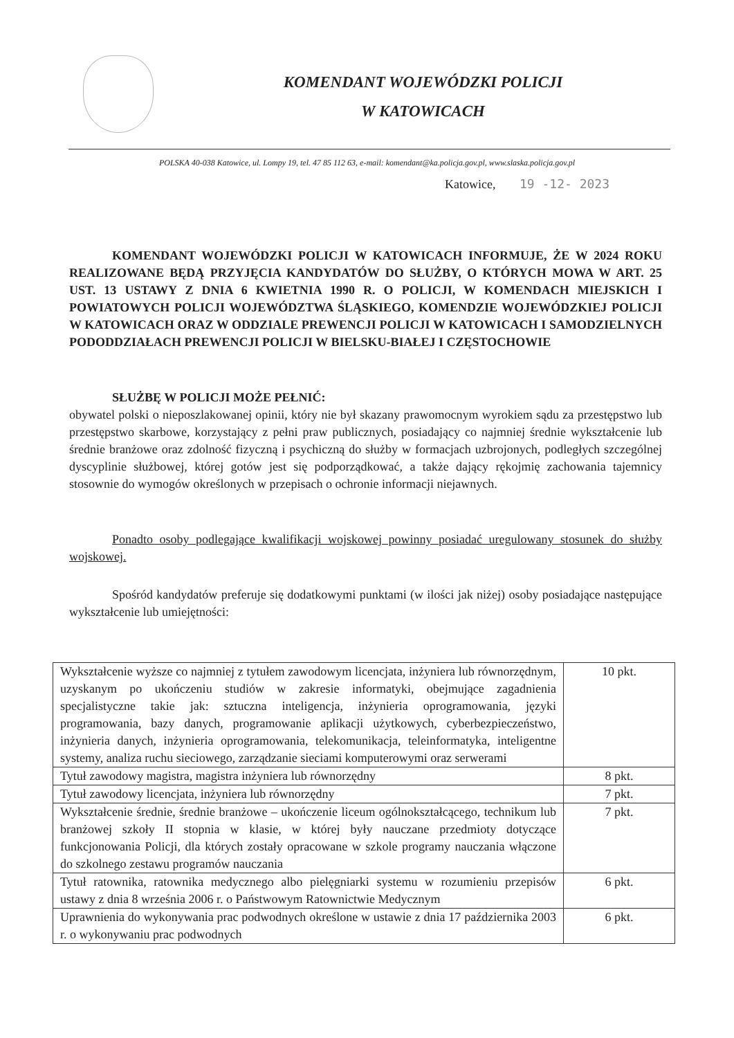KOMENDANT WOJEWÓDZKI POLICJI
W KATOWICACH
POLSKA 40-038 Katowice, ul. Lompy 19, tel. 47 85 112 63, e-mail: komendant@ka.policja.gov.pl, www.slaska.policja.gov.pl
Katowice, 19 -12- 2023
KOMENDANT WOJEWÓDZKI POLICJI W KATOWICACH INFORMUJE, ŻE W 2024 ROKU REALIZOWANE BĘDĄ PRZYJĘCIA KANDYDATÓW DO SŁUŻBY, O KTÓRYCH MOWA W ART. 25 UST. 13 USTAWY Z DNIA 6 KWIETNIA 1990 R. O POLICJI, W KOMENDACH MIEJSKICH I POWIATOWYCH POLICJI WOJEWÓDZTWA ŚLĄSKIEGO, KOMENDZIE WOJEWÓDZKIEJ POLICJI W KATOWICACH ORAZ W ODDZIALE PREWENCJI POLICJI W KATOWICACH I SAMODZIELNYCH PODODDZIAŁACH PREWENCJI POLICJI W BIELSKU-BIAŁEJ I CZĘSTOCHOWIE
SŁUŻBĘ W POLICJI MOŻE PEŁNIĆ:
obywatel polski o nieposzlakowanej opinii, który nie był skazany prawomocnym wyrokiem sądu za przestępstwo lub przestępstwo skarbowe, korzystający z pełni praw publicznych, posiadający co najmniej średnie wykształcenie lub średnie branżowe oraz zdolność fizyczną i psychiczną do służby w formacjach uzbrojonych, podległych szczególnej dyscyplinie służbowej, której gotów jest się podporządkować, a także dający rękojmię zachowania tajemnicy stosownie do wymogów określonych w przepisach o ochronie informacji niejawnych.
Ponadto osoby podlegające kwalifikacji wojskowej powinny posiadać uregulowany stosunek do służby wojskowej.
Spośród kandydatów preferuje się dodatkowymi punktami (w ilości jak niżej) osoby posiadające następujące wykształcenie lub umiejętności:
| Wykształcenie wyższe co najmniej z tytułem zawodowym licencjata, inżyniera lub równorzędnym, uzyskanym po ukończeniu studiów w zakresie informatyki, obejmujące zagadnienia specjalistyczne takie jak: sztuczna inteligencja, inżynieria oprogramowania, języki programowania, bazy danych, programowanie aplikacji użytkowych, cyberbezpieczeństwo, inżynieria danych, inżynieria oprogramowania, telekomunikacja, teleinformatyka, inteligentne systemy, analiza ruchu sieciowego, zarządzanie sieciami komputerowymi oraz serwerami | 10 pkt. |
| Tytuł zawodowy magistra, magistra inżyniera lub równorzędny | 8 pkt. |
| Tytuł zawodowy licencjata, inżyniera lub równorzędny | 7 pkt. |
| Wykształcenie średnie, średnie branżowe – ukończenie liceum ogólnokształcącego, technikum lub branżowej szkoły II stopnia w klasie, w której były nauczane przedmioty dotyczące funkcjonowania Policji, dla których zostały opracowane w szkole programy nauczania włączone do szkolnego zestawu programów nauczania | 7 pkt. |
| Tytuł ratownika, ratownika medycznego albo pielęgniarki systemu w rozumieniu przepisów ustawy z dnia 8 września 2006 r. o Państwowym Ratownictwie Medycznym | 6 pkt. |
| Uprawnienia do wykonywania prac podwodnych określone w ustawie z dnia 17 października 2003 r. o wykonywaniu prac podwodnych | 6 pkt. |